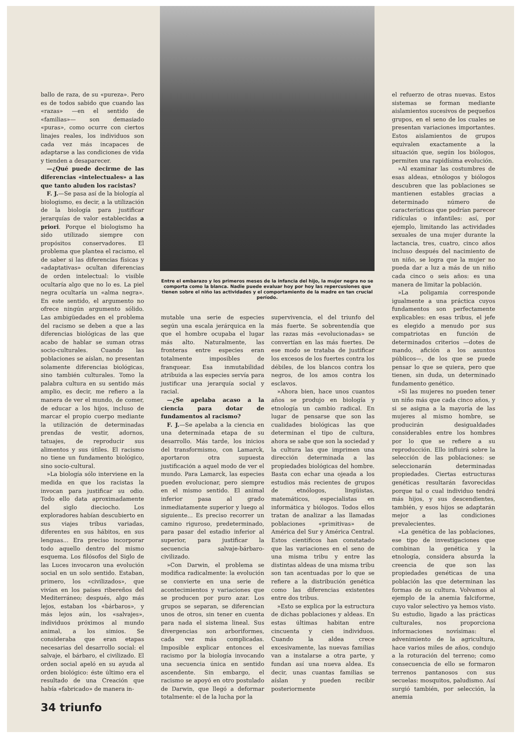ballo de raza, de su «pureza». Pero es de todos sabido que cuando las «razas» —en el sentido de «familias»— son demasiado «puras», como ocurre con ciertos linajes reales, los individuos son cada vez más incapaces de adaptarse a las condiciones de vida y tienden a desaparecer.
—¿Qué puede decirme de las diferencias «intelectuales» a las que tanto aluden los racistas?
F. J.—Se pasa así de la biología al biologismo, es decir, a la utilización de la biología para justificar jerarquías de valor establecidas a priori. Porque el biologismo ha sido utilizado siempre con propósitos conservadores. El problema que plantea el racismo, el de saber si las diferencias físicas y «adaptativas» ocultan diferencias de orden intelectual: lo visible ocultaría algo que no lo es. La piel negra ocultaría un «alma negra». En este sentido, el argumento no ofrece ningún argumento sólido. Las ambigüedades en el problema del racismo se deben a que a las diferencias biológicas de las que acabo de hablar se suman otras socio-culturales. Cuando las poblaciones se aíslan, no presentan solamente diferencias biológicas, sino también culturales. Tomo la palabra cultura en su sentido más amplio, es decir, me refiero a la manera de ver el mundo, de comer, de educar a los hijos, incluso de marcar el propio cuerpo mediante la utilización de determinadas prendas de vestir, adornos, tatuajes, de reproducir sus alimentos y sus útiles. El racismo no tiene un fundamento biológico, sino socio-cultural.
»La biología sólo interviene en la medida en que los racistas la invocan para justificar su odio. Todo ello data aproximadamente del siglo dieciocho. Los exploradores habían descubierto en sus viajes tribus variadas, diferentes en sus hábitos, en sus lenguas... Era preciso incorporar todo aquello dentro del mismo esquema. Los filósofos del Siglo de las Luces invocaron una evolución social en un solo sentido. Estaban, primero, los «civilizados», que vivían en los países ribereños del Mediterráneo; después, algo más lejos, estaban los «bárbaros», y más lejos aún, los «salvajes», individuos próximos al mundo animal, a los simios. Se consideraba que eran etapas necesarias del desarrollo social: el salvaje, el bárbaro, el civilizado. El orden social apeló en su ayuda al orden biológico: éste último era el resultado de una Creación que había «fabricado» de manera in-
Entre el embarazo y los primeros meses de la infancia del hijo, la mujer negra no se comporta como la blanca. Nadie puede evaluar hoy por hoy las repercusiones que tienen sobre el niño las actividades y el comportamiento de la madre en tan crucial período.
mutable una serie de especies según una escala jerárquica en la que el hombre ocupaba el lugar más alto. Naturalmente, las fronteras entre especies eran totalmente imposibles de franquear. Esa inmutabilidad atribuida a las especies servía para justificar una jerarquía social y racial.
—¿Se apelaba acaso a la ciencia para dotar de fundamentos al racismo?
F. J.—Se apelaba a la ciencia en una determinada etapa de su desarrollo. Más tarde, los inicios del transformismo, con Lamarck, aportaron otra supuesta justificación a aquel modo de ver el mundo. Para Lamarck, las especies pueden evolucionar, pero siempre en el mismo sentido. El animal inferior pasa al grado inmediatamente superior y luego al siguiente... Es preciso recorrer un camino riguroso, predeterminado, para pasar del estadio inferior al superior, para justificar la secuencia salvaje-bárbaro-civilizado.
»Con Darwin, el problema se modifica radicalmente: la evolución se convierte en una serie de acontecimientos y variaciones que se producen por puro azar. Los grupos se separan, se diferencian unos de otros, sin tener en cuenta para nada el sistema lineal. Sus divergencias son arboriformes, cada vez más complicadas. Imposible explicar entonces el racismo por la biología invocando una secuencia única en sentido ascendente. Sin embargo, el racismo se apoyó en otro postulado de Darwin, que llegó a deformar totalmente: el de la lucha por la
supervivencia, el del triunfo del más fuerte. Se sobrentendía que las razas más «evolucionadas» se convertían en las más fuertes. De ese modo se trataba de justificar los excesos de los fuertes contra los débiles, de los blancos contra los negros, de los amos contra los esclavos.
»Ahora bien, hace unos cuantos años se produjo en biología y etnología un cambio radical. En lugar de pensarse que son las cualidades biológicas las que determinan el tipo de cultura, ahora se sabe que son la sociedad y la cultura las que imprimen una dirección determinada a las propiedades biológicas del hombre. Basta con echar una ojeada a los estudios más recientes de grupos de etnólogos, lingüistas, matemáticos, especialistas en informática y biólogos. Todos ellos tratan de analizar a las llamadas poblaciones «primitivas» de América del Sur y América Central. Estos científicos han constatado que las variaciones en el seno de una misma tribu y entre las distintas aldeas de una misma tribu son tan acentuadas por lo que se refiere a la distribución genética como las diferencias existentes entre dos tribus.
»Esto se explica por la estructura de dichas poblaciones y aldeas. En estas últimas habitan entre cincuenta y cien individuos. Cuando la aldea crece excesivamente, las nuevas familias van a instalarse a otra parte, y fundan así una nueva aldea. Es decir, unas cuantas familias se aíslan y pueden recibir posteriormente
el refuerzo de otras nuevas. Estos sistemas se forman mediante aislamientos sucesivos de pequeños grupos, en el seno de los cuales se presentan variaciones importantes. Estos aislamientos de grupos equivalen exactamente a la situación que, según los biólogos, permiten una rapidísima evolución.
»Al examinar las costumbres de esas aldeas, etnólogos y biólogos descubren que las poblaciones se mantienen estables gracias a determinado número de características que podrían parecer ridículas o infantiles: así, por ejemplo, limitando las actividades sexuales de una mujer durante la lactancia, tres, cuatro, cinco años incluso después del nacimiento de un niño, se logra que la mujer no pueda dar a luz a más de un niño cada cinco o seis años: es una manera de limitar la población.
»La poligamia corresponde igualmente a una práctica cuyos fundamentos son perfectamente explicables: en esas tribus, el jefe es elegido a menudo por sus compatriotas en función de determinados criterios —dotes de mando, afición a los asuntos públicos—, de los que se puede pensar lo que se quiera, pero que tienen, sin duda, un determinado fundamento genético.
»Si las mujeres no pueden tener un niño más que cada cinco años, y si se asigna a la mayoría de las mujeres al mismo hombre, se producirán desigualdades considerables entre los hombres por lo que se refiere a su reproducción. Ello influirá sobre la selección de las poblaciones: se seleccionarán determinadas propiedades. Ciertas estructuras genéticas resultarán favorecidas porque tal o cual individuo tendrá más hijos, y sus descendientes, también, y esos hijos se adaptarán mejor a las condiciones prevalecientes.
»La genética de las poblaciones, ese tipo de investigaciones que combinan la genética y la etnología, considera absurda la creencia de que son las propiedades genéticas de una población las que determinan las formas de su cultura. Volvamos al ejemplo de la anemia falciforme, cuyo valor selectivo ya hemos visto. Su estudio, ligado a las prácticas culturales, nos proporciona informaciones novísimas: el advenimiento de la agricultura, hace varios miles de años, condujo a la roturación del terreno; como consecuencia de ello se formaron terrenos pantanosos con sus secuelas: mosquitos, paludismo. Así surgió también, por selección, la anemia
34 triunfo